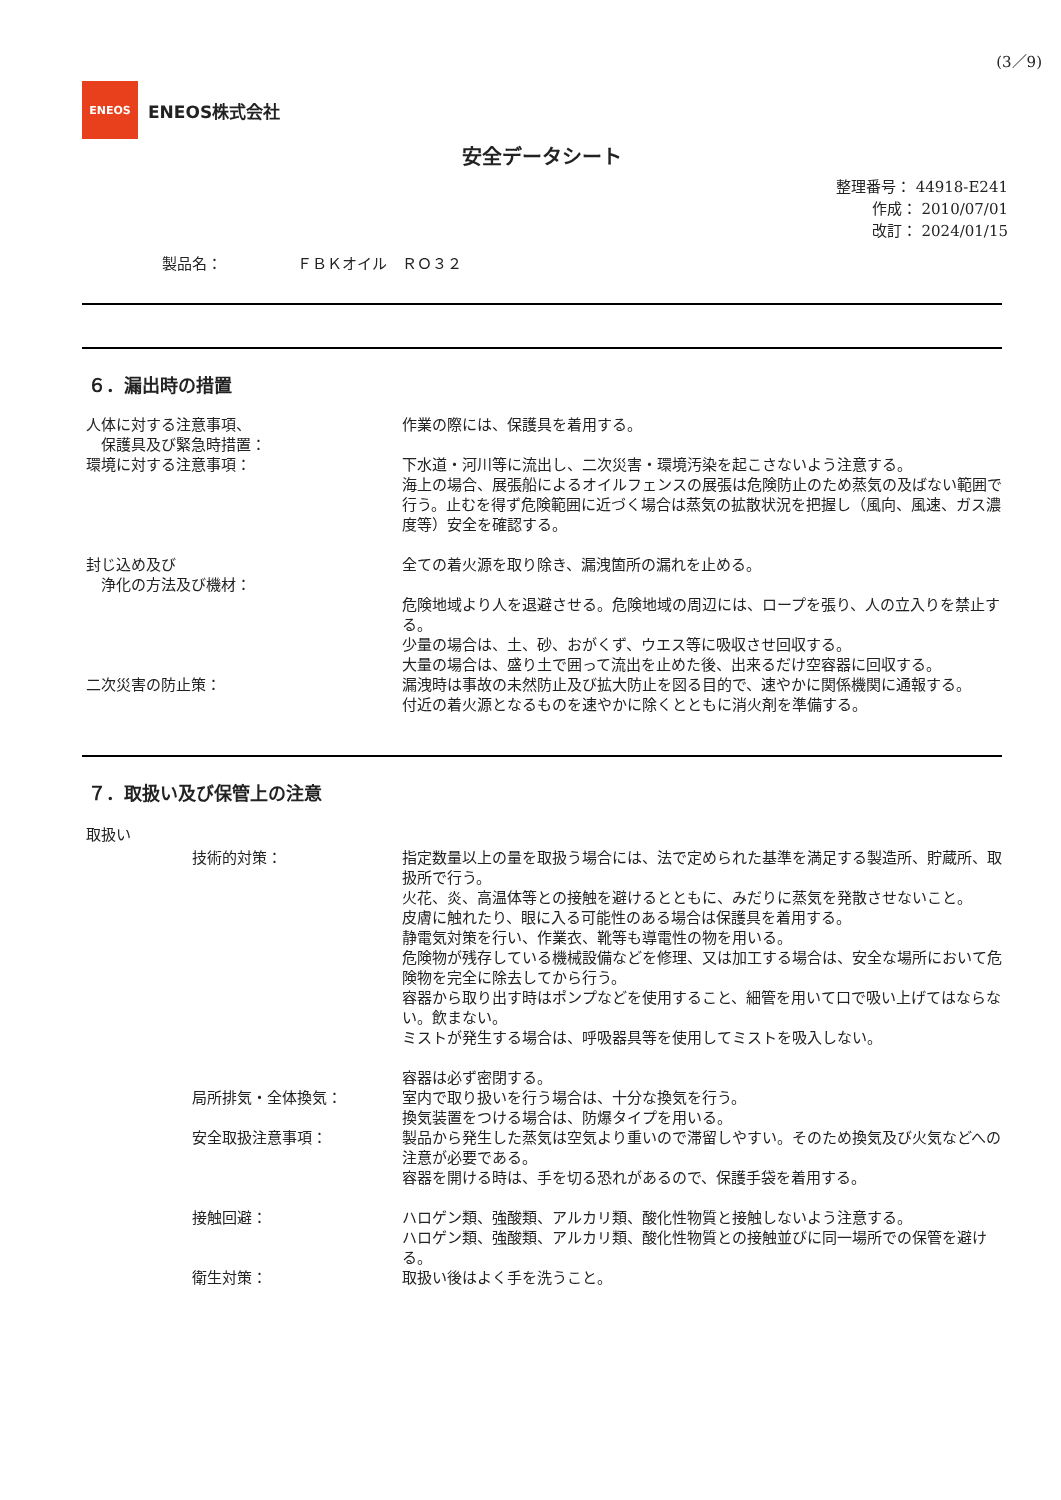(3／9)
ENEOS
ENEOS株式会社
安全データシート
整理番号： 44918-E241
作成： 2010/07/01
改訂： 2024/01/15
製品名：　　　　　ＦＢＫオイル　ＲＯ３２
６．漏出時の措置
| 人体に対する注意事項、 保護具及び緊急時措置： | 作業の際には、保護具を着用する。 |
| 環境に対する注意事項： | 下水道・河川等に流出し、二次災害・環境汚染を起こさないよう注意する。 海上の場合、展張船によるオイルフェンスの展張は危険防止のため蒸気の及ばない範囲で行う。止むを得ず危険範囲に近づく場合は蒸気の拡散状況を把握し（風向、風速、ガス濃度等）安全を確認する。 |
| 封じ込め及び 浄化の方法及び機材： | 全ての着火源を取り除き、漏洩箇所の漏れを止める。 危険地域より人を退避させる。危険地域の周辺には、ロープを張り、人の立入りを禁止する。 少量の場合は、土、砂、おがくず、ウエス等に吸収させ回収する。 大量の場合は、盛り土で囲って流出を止めた後、出来るだけ空容器に回収する。 |
| 二次災害の防止策： | 漏洩時は事故の未然防止及び拡大防止を図る目的で、速やかに関係機関に通報する。 付近の着火源となるものを速やかに除くとともに消火剤を準備する。 |
７．取扱い及び保管上の注意
取扱い
| 技術的対策： | 指定数量以上の量を取扱う場合には、法で定められた基準を満足する製造所、貯蔵所、取扱所で行う。 火花、炎、高温体等との接触を避けるとともに、みだりに蒸気を発散させないこと。 皮膚に触れたり、眼に入る可能性のある場合は保護具を着用する。 静電気対策を行い、作業衣、靴等も導電性の物を用いる。 危険物が残存している機械設備などを修理、又は加工する場合は、安全な場所において危険物を完全に除去してから行う。 容器から取り出す時はポンプなどを使用すること、細管を用いて口で吸い上げてはならない。飲まない。 ミストが発生する場合は、呼吸器具等を使用してミストを吸入しない。 容器は必ず密閉する。 |
| 局所排気・全体換気： | 室内で取り扱いを行う場合は、十分な換気を行う。 換気装置をつける場合は、防爆タイプを用いる。 |
| 安全取扱注意事項： | 製品から発生した蒸気は空気より重いので滞留しやすい。そのため換気及び火気などへの注意が必要である。 容器を開ける時は、手を切る恐れがあるので、保護手袋を着用する。 |
| 接触回避： | ハロゲン類、強酸類、アルカリ類、酸化性物質と接触しないよう注意する。 ハロゲン類、強酸類、アルカリ類、酸化性物質との接触並びに同一場所での保管を避ける。 |
| 衛生対策： | 取扱い後はよく手を洗うこと。 |